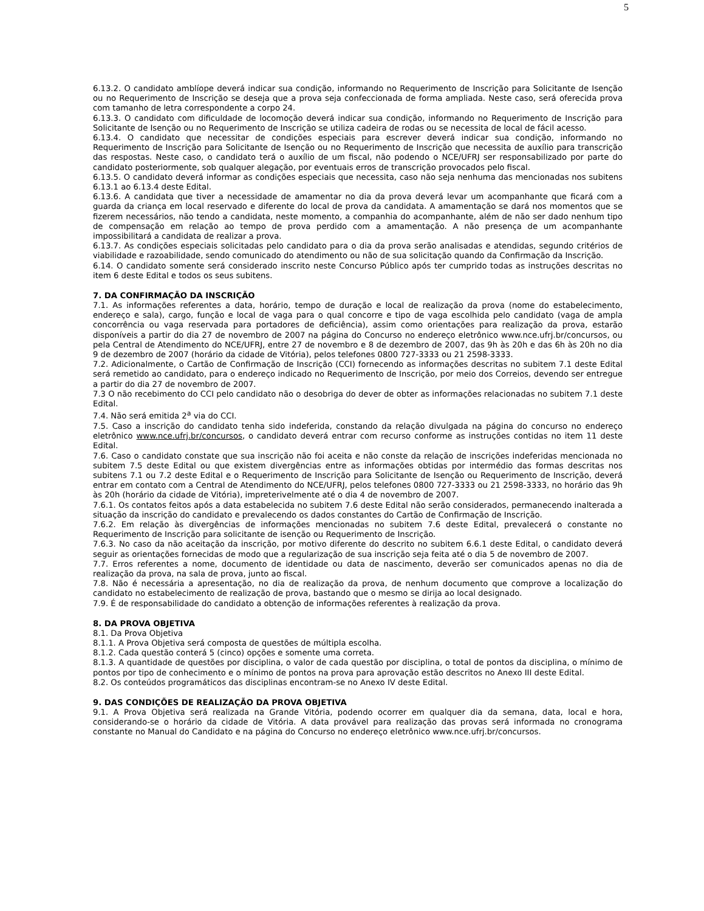5
6.13.2. O candidato amblíope deverá indicar sua condição, informando no Requerimento de Inscrição para Solicitante de Isenção ou no Requerimento de Inscrição se deseja que a prova seja confeccionada de forma ampliada. Neste caso, será oferecida prova com tamanho de letra correspondente a corpo 24.
6.13.3. O candidato com dificuldade de locomoção deverá indicar sua condição, informando no Requerimento de Inscrição para Solicitante de Isenção ou no Requerimento de Inscrição se utiliza cadeira de rodas ou se necessita de local de fácil acesso.
6.13.4. O candidato que necessitar de condições especiais para escrever deverá indicar sua condição, informando no Requerimento de Inscrição para Solicitante de Isenção ou no Requerimento de Inscrição que necessita de auxílio para transcrição das respostas. Neste caso, o candidato terá o auxílio de um fiscal, não podendo o NCE/UFRJ ser responsabilizado por parte do candidato posteriormente, sob qualquer alegação, por eventuais erros de transcrição provocados pelo fiscal.
6.13.5. O candidato deverá informar as condições especiais que necessita, caso não seja nenhuma das mencionadas nos subitens 6.13.1 ao 6.13.4 deste Edital.
6.13.6. A candidata que tiver a necessidade de amamentar no dia da prova deverá levar um acompanhante que ficará com a guarda da criança em local reservado e diferente do local de prova da candidata. A amamentação se dará nos momentos que se fizerem necessários, não tendo a candidata, neste momento, a companhia do acompanhante, além de não ser dado nenhum tipo de compensação em relação ao tempo de prova perdido com a amamentação. A não presença de um acompanhante impossibilitará a candidata de realizar a prova.
6.13.7. As condições especiais solicitadas pelo candidato para o dia da prova serão analisadas e atendidas, segundo critérios de viabilidade e razoabilidade, sendo comunicado do atendimento ou não de sua solicitação quando da Confirmação da Inscrição.
6.14. O candidato somente será considerado inscrito neste Concurso Público após ter cumprido todas as instruções descritas no item 6 deste Edital e todos os seus subitens.
7. DA CONFIRMAÇÃO DA INSCRIÇÃO
7.1. As informações referentes a data, horário, tempo de duração e local de realização da prova (nome do estabelecimento, endereço e sala), cargo, função e local de vaga para o qual concorre e tipo de vaga escolhida pelo candidato (vaga de ampla concorrência ou vaga reservada para portadores de deficiência), assim como orientações para realização da prova, estarão disponíveis a partir do dia 27 de novembro de 2007 na página do Concurso no endereço eletrônico www.nce.ufrj.br/concursos, ou pela Central de Atendimento do NCE/UFRJ, entre 27 de novembro e 8 de dezembro de 2007, das 9h às 20h e das 6h às 20h no dia 9 de dezembro de 2007 (horário da cidade de Vitória), pelos telefones 0800 727-3333 ou 21 2598-3333.
7.2. Adicionalmente, o Cartão de Confirmação de Inscrição (CCI) fornecendo as informações descritas no subitem 7.1 deste Edital será remetido ao candidato, para o endereço indicado no Requerimento de Inscrição, por meio dos Correios, devendo ser entregue a partir do dia 27 de novembro de 2007.
7.3 O não recebimento do CCI pelo candidato não o desobriga do dever de obter as informações relacionadas no subitem 7.1 deste Edital.
7.4. Não será emitida 2<sup>a</sup> via do CCI.
7.5. Caso a inscrição do candidato tenha sido indeferida, constando da relação divulgada na página do concurso no endereço eletrônico www.nce.ufrj.br/concursos, o candidato deverá entrar com recurso conforme as instruções contidas no item 11 deste Edital.
7.6. Caso o candidato constate que sua inscrição não foi aceita e não conste da relação de inscrições indeferidas mencionada no subitem 7.5 deste Edital ou que existem divergências entre as informações obtidas por intermédio das formas descritas nos subitens 7.1 ou 7.2 deste Edital e o Requerimento de Inscrição para Solicitante de Isenção ou Requerimento de Inscrição, deverá entrar em contato com a Central de Atendimento do NCE/UFRJ, pelos telefones 0800 727-3333 ou 21 2598-3333, no horário das 9h às 20h (horário da cidade de Vitória), impreterivelmente até o dia 4 de novembro de 2007.
7.6.1. Os contatos feitos após a data estabelecida no subitem 7.6 deste Edital não serão considerados, permanecendo inalterada a situação da inscrição do candidato e prevalecendo os dados constantes do Cartão de Confirmação de Inscrição.
7.6.2. Em relação às divergências de informações mencionadas no subitem 7.6 deste Edital, prevalecerá o constante no Requerimento de Inscrição para solicitante de isenção ou Requerimento de Inscrição.
7.6.3. No caso da não aceitação da inscrição, por motivo diferente do descrito no subitem 6.6.1 deste Edital, o candidato deverá seguir as orientações fornecidas de modo que a regularização de sua inscrição seja feita até o dia 5 de novembro de 2007.
7.7. Erros referentes a nome, documento de identidade ou data de nascimento, deverão ser comunicados apenas no dia de realização da prova, na sala de prova, junto ao fiscal.
7.8. Não é necessária a apresentação, no dia de realização da prova, de nenhum documento que comprove a localização do candidato no estabelecimento de realização de prova, bastando que o mesmo se dirija ao local designado.
7.9. É de responsabilidade do candidato a obtenção de informações referentes à realização da prova.
8. DA PROVA OBJETIVA
8.1. Da Prova Objetiva
8.1.1. A Prova Objetiva será composta de questões de múltipla escolha.
8.1.2. Cada questão conterá 5 (cinco) opções e somente uma correta.
8.1.3. A quantidade de questões por disciplina, o valor de cada questão por disciplina, o total de pontos da disciplina, o mínimo de pontos por tipo de conhecimento e o mínimo de pontos na prova para aprovação estão descritos no Anexo III deste Edital.
8.2. Os conteúdos programáticos das disciplinas encontram-se no Anexo IV deste Edital.
9. DAS CONDIÇÕES DE REALIZAÇÃO DA PROVA OBJETIVA
9.1. A Prova Objetiva será realizada na Grande Vitória, podendo ocorrer em qualquer dia da semana, data, local e hora, considerando-se o horário da cidade de Vitória. A data provável para realização das provas será informada no cronograma constante no Manual do Candidato e na página do Concurso no endereço eletrônico www.nce.ufrj.br/concursos.